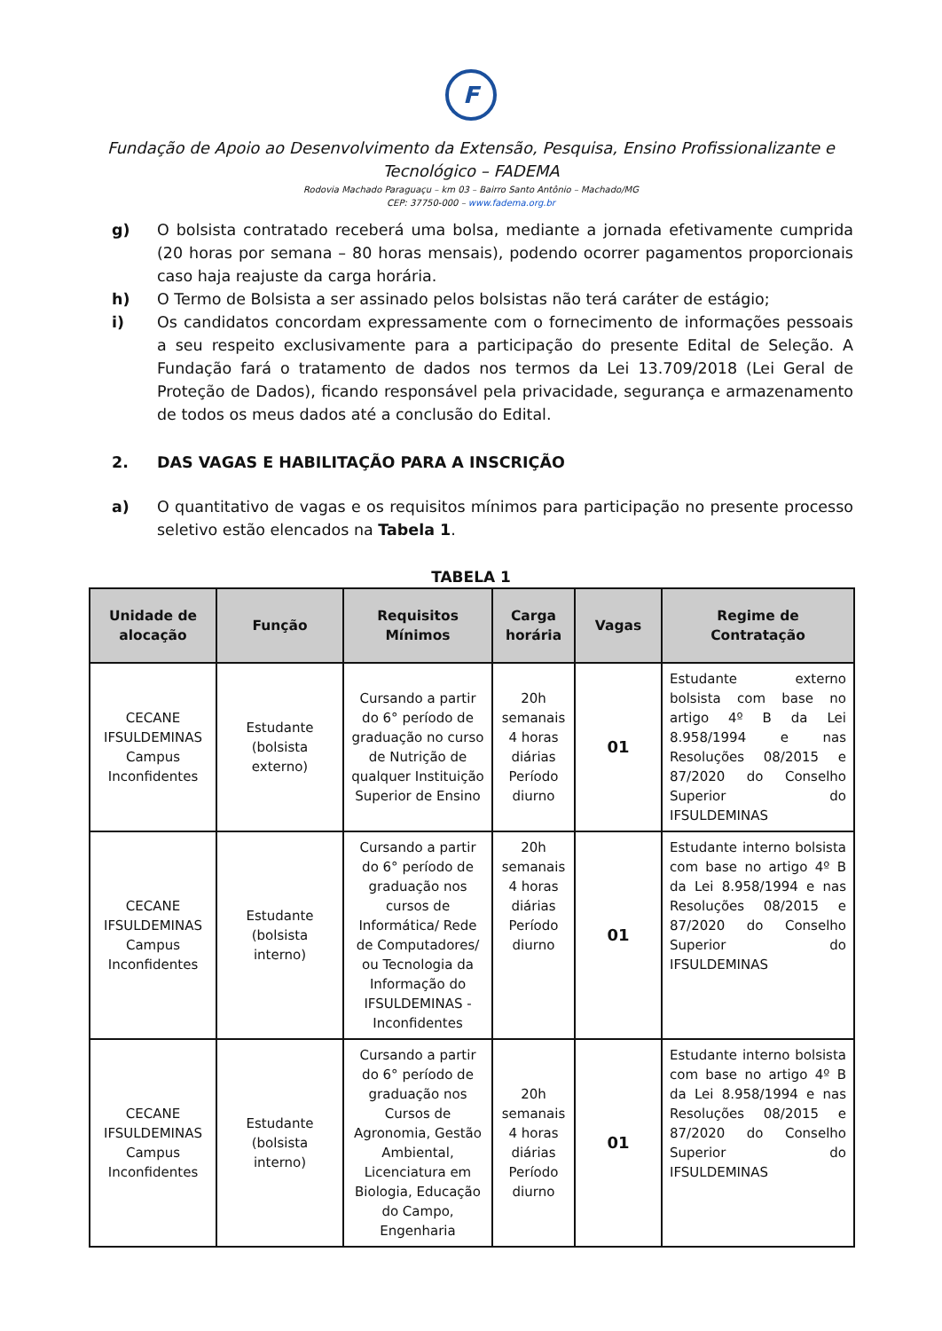F
Fundação de Apoio ao Desenvolvimento da Extensão, Pesquisa, Ensino Profissionalizante e
Tecnológico – FADEMA
Rodovia Machado Paraguaçu – km 03 – Bairro Santo Antônio – Machado/MG
CEP: 37750-000 – www.fadema.org.br
g) O bolsista contratado receberá uma bolsa, mediante a jornada efetivamente cumprida (20 horas por semana – 80 horas mensais), podendo ocorrer pagamentos proporcionais caso haja reajuste da carga horária.
h) O Termo de Bolsista a ser assinado pelos bolsistas não terá caráter de estágio;
i) Os candidatos concordam expressamente com o fornecimento de informações pessoais a seu respeito exclusivamente para a participação do presente Edital de Seleção. A Fundação fará o tratamento de dados nos termos da Lei 13.709/2018 (Lei Geral de Proteção de Dados), ficando responsável pela privacidade, segurança e armazenamento de todos os meus dados até a conclusão do Edital.
2. DAS VAGAS E HABILITAÇÃO PARA A INSCRIÇÃO
a) O quantitativo de vagas e os requisitos mínimos para participação no presente processo seletivo estão elencados na Tabela 1.
TABELA 1
| Unidade de alocação | Função | Requisitos Mínimos | Carga horária | Vagas | Regime de Contratação |
| --- | --- | --- | --- | --- | --- |
| CECANE IFSULDEMINAS Campus Inconfidentes | Estudante (bolsista externo) | Cursando a partir do 6° período de graduação no curso de Nutrição de qualquer Instituição Superior de Ensino | 20h semanais 4 horas diárias Período diurno | 01 | Estudante externo bolsista com base no artigo 4º B da Lei 8.958/1994 e nas Resoluções 08/2015 e 87/2020 do Conselho Superior do IFSULDEMINAS |
| CECANE IFSULDEMINAS Campus Inconfidentes | Estudante (bolsista interno) | Cursando a partir do 6° período de graduação nos cursos de Informática/ Rede de Computadores/ ou Tecnologia da Informação do IFSULDEMINAS - Inconfidentes | 20h semanais 4 horas diárias Período diurno | 01 | Estudante interno bolsista com base no artigo 4º B da Lei 8.958/1994 e nas Resoluções 08/2015 e 87/2020 do Conselho Superior do IFSULDEMINAS |
| CECANE IFSULDEMINAS Campus Inconfidentes | Estudante (bolsista interno) | Cursando a partir do 6° período de graduação nos Cursos de Agronomia, Gestão Ambiental, Licenciatura em Biologia, Educação do Campo, Engenharia | 20h semanais 4 horas diárias Período diurno | 01 | Estudante interno bolsista com base no artigo 4º B da Lei 8.958/1994 e nas Resoluções 08/2015 e 87/2020 do Conselho Superior do IFSULDEMINAS |